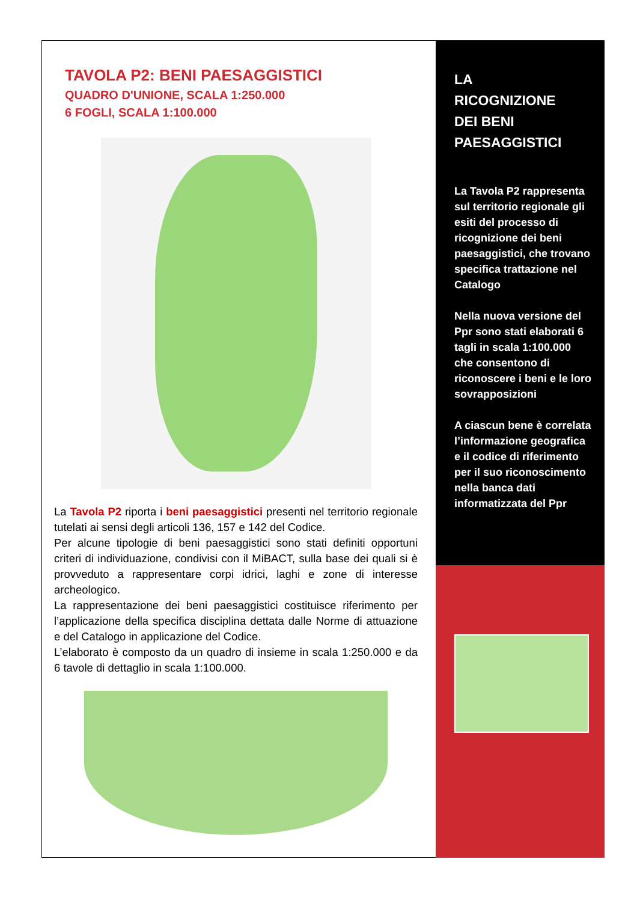TAVOLA P2: BENI PAESAGGISTICI
QUADRO D'UNIONE, SCALA 1:250.000
6 FOGLI, SCALA 1:100.000
La Tavola P2 riporta i beni paesaggistici presenti nel territorio regionale tutelati ai sensi degli articoli 136, 157 e 142 del Codice.
Per alcune tipologie di beni paesaggistici sono stati definiti opportuni criteri di individuazione, condivisi con il MiBACT, sulla base dei quali si è provveduto a rappresentare corpi idrici, laghi e zone di interesse archeologico.
La rappresentazione dei beni paesaggistici costituisce riferimento per l’applicazione della specifica disciplina dettata dalle Norme di attuazione e del Catalogo in applicazione del Codice.
L’elaborato è composto da un quadro di insieme in scala 1:250.000 e da 6 tavole di dettaglio in scala 1:100.000.
LA
RICOGNIZIONE
DEI BENI
PAESAGGISTICI
La Tavola P2 rappresenta sul territorio regionale gli esiti del processo di ricognizione dei beni paesaggistici, che trovano specifica trattazione nel Catalogo
Nella nuova versione del Ppr sono stati elaborati 6 tagli in scala 1:100.000 che consentono di riconoscere i beni e le loro sovrapposizioni
A ciascun bene è correlata l’informazione geografica e il codice di riferimento per il suo riconoscimento nella banca dati informatizzata del Ppr